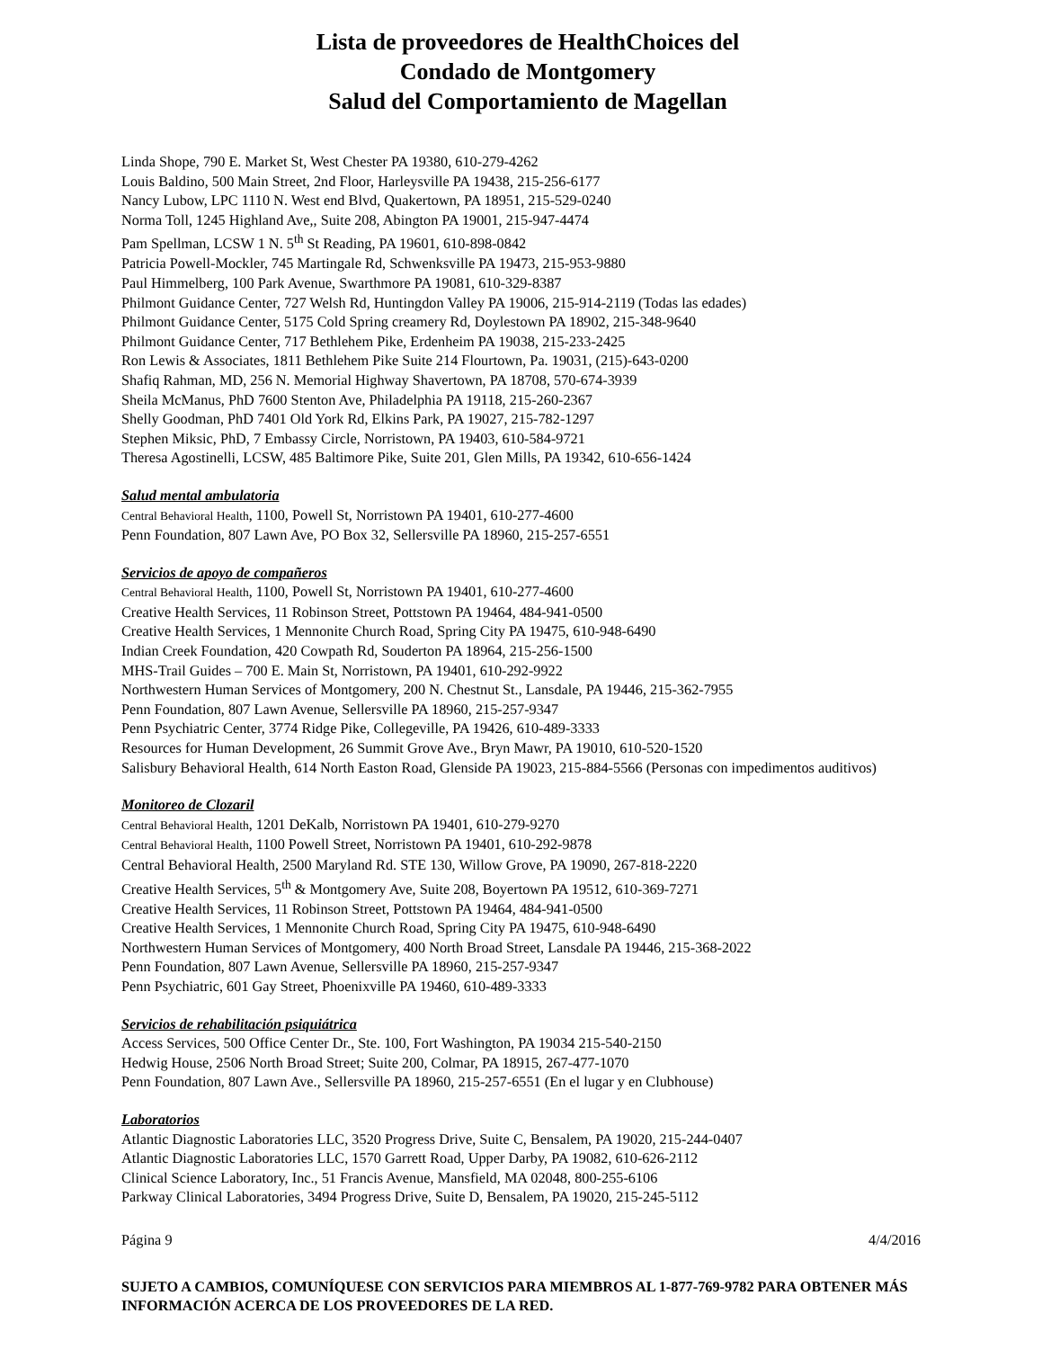Lista de proveedores de HealthChoices del
Condado de Montgomery
Salud del Comportamiento de Magellan
Linda Shope, 790 E. Market St, West Chester PA 19380, 610-279-4262
Louis Baldino, 500 Main Street, 2nd Floor, Harleysville PA 19438, 215-256-6177
Nancy Lubow, LPC 1110 N. West end Blvd, Quakertown, PA 18951, 215-529-0240
Norma Toll, 1245 Highland Ave,, Suite 208, Abington PA 19001, 215-947-4474
Pam Spellman, LCSW 1 N. 5<sup>th</sup> St Reading, PA 19601, 610-898-0842
Patricia Powell-Mockler, 745 Martingale Rd, Schwenksville PA 19473, 215-953-9880
Paul Himmelberg, 100 Park Avenue, Swarthmore PA 19081, 610-329-8387
Philmont Guidance Center, 727 Welsh Rd, Huntingdon Valley PA 19006, 215-914-2119 (Todas las edades)
Philmont Guidance Center, 5175 Cold Spring creamery Rd, Doylestown PA 18902, 215-348-9640
Philmont Guidance Center, 717 Bethlehem Pike, Erdenheim PA 19038, 215-233-2425
Ron Lewis & Associates, 1811 Bethlehem Pike Suite 214 Flourtown, Pa. 19031, (215)-643-0200
Shafiq Rahman, MD, 256 N. Memorial Highway Shavertown, PA 18708, 570-674-3939
Sheila McManus, PhD 7600 Stenton Ave, Philadelphia PA 19118, 215-260-2367
Shelly Goodman, PhD 7401 Old York Rd, Elkins Park, PA 19027, 215-782-1297
Stephen Miksic, PhD, 7 Embassy Circle, Norristown, PA 19403, 610-584-9721
Theresa Agostinelli, LCSW, 485 Baltimore Pike, Suite 201, Glen Mills, PA 19342, 610-656-1424
Salud mental ambulatoria
Central Behavioral Health, 1100, Powell St, Norristown PA 19401, 610-277-4600
Penn Foundation, 807 Lawn Ave, PO Box 32, Sellersville PA 18960, 215-257-6551
Servicios de apoyo de compañeros
Central Behavioral Health, 1100, Powell St, Norristown PA 19401, 610-277-4600
Creative Health Services, 11 Robinson Street, Pottstown PA 19464, 484-941-0500
Creative Health Services, 1 Mennonite Church Road, Spring City PA 19475, 610-948-6490
Indian Creek Foundation, 420 Cowpath Rd, Souderton PA 18964, 215-256-1500
MHS-Trail Guides – 700 E. Main St, Norristown, PA 19401, 610-292-9922
Northwestern Human Services of Montgomery, 200 N. Chestnut St., Lansdale, PA 19446, 215-362-7955
Penn Foundation, 807 Lawn Avenue, Sellersville PA 18960, 215-257-9347
Penn Psychiatric Center, 3774 Ridge Pike, Collegeville, PA 19426, 610-489-3333
Resources for Human Development, 26 Summit Grove Ave., Bryn Mawr, PA 19010, 610-520-1520
Salisbury Behavioral Health, 614 North Easton Road, Glenside PA 19023, 215-884-5566 (Personas con impedimentos auditivos)
Monitoreo de Clozaril
Central Behavioral Health, 1201 DeKalb, Norristown PA 19401, 610-279-9270
Central Behavioral Health, 1100 Powell Street, Norristown PA 19401, 610-292-9878
Central Behavioral Health, 2500 Maryland Rd. STE 130, Willow Grove, PA 19090, 267-818-2220
Creative Health Services, 5<sup>th</sup> & Montgomery Ave, Suite 208, Boyertown PA 19512, 610-369-7271
Creative Health Services, 11 Robinson Street, Pottstown PA 19464, 484-941-0500
Creative Health Services, 1 Mennonite Church Road, Spring City PA 19475, 610-948-6490
Northwestern Human Services of Montgomery, 400 North Broad Street, Lansdale PA 19446, 215-368-2022
Penn Foundation, 807 Lawn Avenue, Sellersville PA 18960, 215-257-9347
Penn Psychiatric, 601 Gay Street, Phoenixville PA 19460, 610-489-3333
Servicios de rehabilitación psiquiátrica
Access Services, 500 Office Center Dr., Ste. 100, Fort Washington, PA 19034 215-540-2150
Hedwig House, 2506 North Broad Street; Suite 200, Colmar, PA 18915, 267-477-1070
Penn Foundation, 807 Lawn Ave., Sellersville PA 18960, 215-257-6551 (En el lugar y en Clubhouse)
Laboratorios
Atlantic Diagnostic Laboratories LLC, 3520 Progress Drive, Suite C, Bensalem, PA 19020, 215-244-0407
Atlantic Diagnostic Laboratories LLC, 1570 Garrett Road, Upper Darby, PA 19082, 610-626-2112
Clinical Science Laboratory, Inc., 51 Francis Avenue, Mansfield, MA 02048, 800-255-6106
Parkway Clinical Laboratories, 3494 Progress Drive, Suite D, Bensalem, PA 19020, 215-245-5112
Página 9 4/4/2016
SUJETO A CAMBIOS, COMUNÍQUESE CON SERVICIOS PARA MIEMBROS AL 1-877-769-9782 PARA OBTENER MÁS INFORMACIÓN ACERCA DE LOS PROVEEDORES DE LA RED.